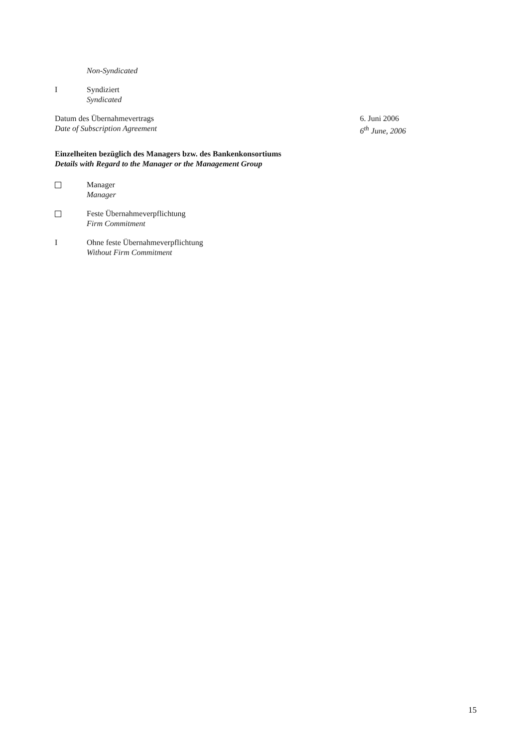Non-Syndicated
I Syndiziert
Syndicated
Datum des Übernahmevertrags
Date of Subscription Agreement
6. Juni 2006
6<sup>th</sup> June, 2006
Einzelheiten bezüglich des Managers bzw. des Bankenkonsortiums
Details with Regard to the Manager or the Management Group
Manager
Manager
Feste Übernahmeverpflichtung
Firm Commitment
I Ohne feste Übernahmeverpflichtung
Without Firm Commitment
15